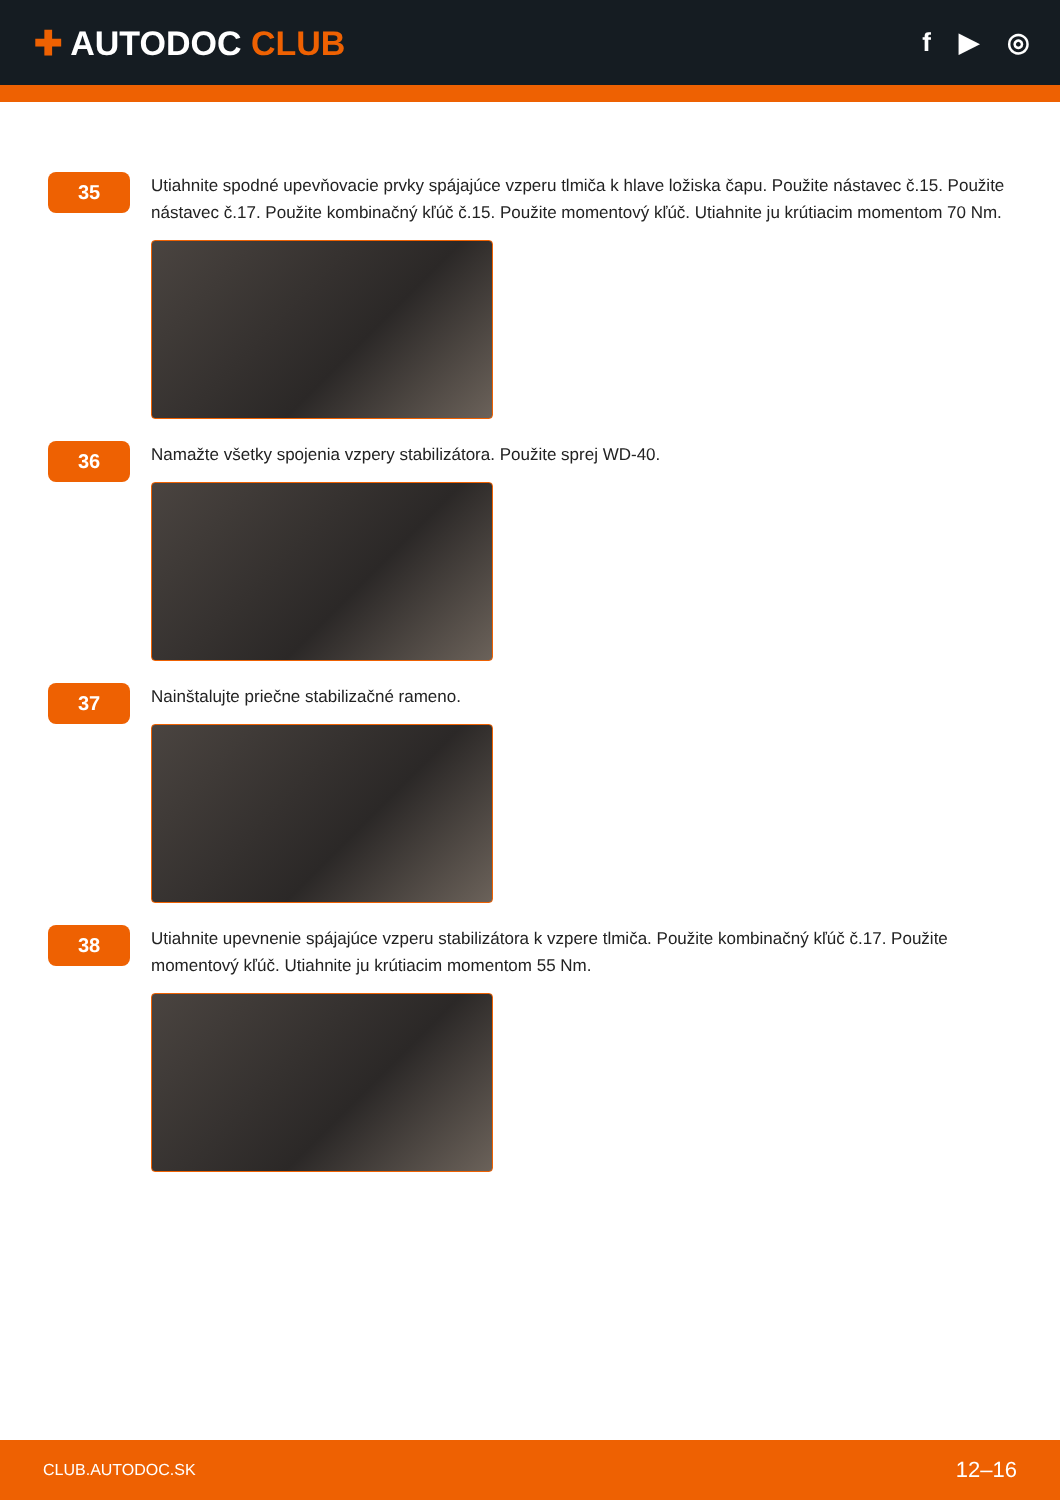✚ AUTODOC CLUB
f ▶ ◎
35
Utiahnite spodné upevňovacie prvky spájajúce vzperu tlmiča k hlave ložiska čapu. Použite nástavec č.15. Použite nástavec č.17. Použite kombinačný kľúč č.15. Použite momentový kľúč. Utiahnite ju krútiacim momentom 70 Nm.
36
Namažte všetky spojenia vzpery stabilizátora. Použite sprej WD-40.
37
Nainštalujte priečne stabilizačné rameno.
38
Utiahnite upevnenie spájajúce vzperu stabilizátora k vzpere tlmiča. Použite kombinačný kľúč č.17. Použite momentový kľúč. Utiahnite ju krútiacim momentom 55 Nm.
CLUB.AUTODOC.SK 12–16